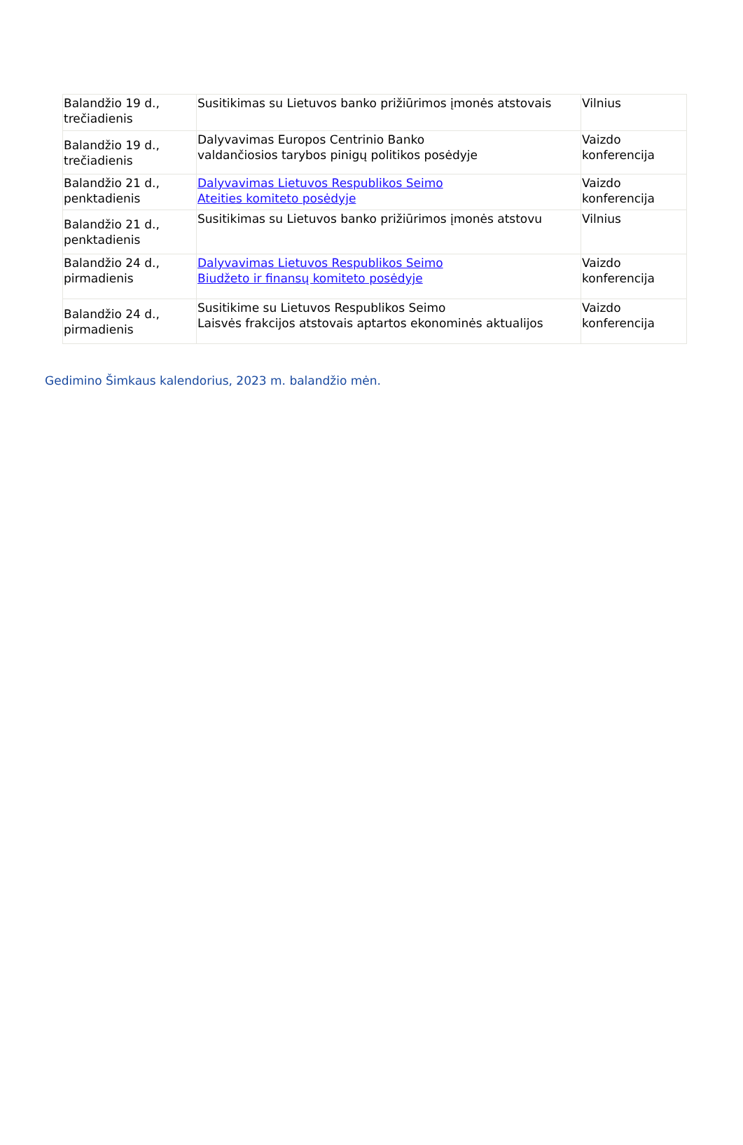| Balandžio 19 d., trečiadienis | Susitikimas su Lietuvos banko prižiūrimos įmonės atstovais | Vilnius |
| Balandžio 19 d., trečiadienis | Dalyvavimas Europos Centrinio Banko valdančiosios tarybos pinigų politikos posėdyje | Vaizdo konferencija |
| Balandžio 21 d., penktadienis | Dalyvavimas Lietuvos Respublikos Seimo Ateities komiteto posėdyje | Vaizdo konferencija |
| Balandžio 21 d., penktadienis | Susitikimas su Lietuvos banko prižiūrimos įmonės atstovu | Vilnius |
| Balandžio 24 d., pirmadienis | Dalyvavimas Lietuvos Respublikos Seimo Biudžeto ir finansų komiteto posėdyje | Vaizdo konferencija |
| Balandžio 24 d., pirmadienis | Susitikime su Lietuvos Respublikos Seimo Laisvės frakcijos atstovais aptartos ekonominės aktualijos | Vaizdo konferencija |
Gedimino Šimkaus kalendorius, 2023 m. balandžio mėn.